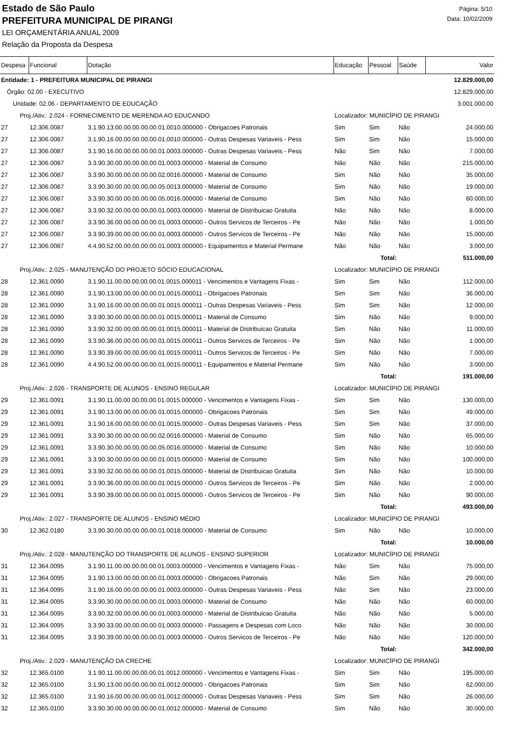Estado de São Paulo
PREFEITURA MUNICIPAL DE PIRANGI
LEI ORÇAMENTÁRIA ANUAL 2009
Relação da Proposta da Despesa
Página: 5/10
Data: 10/02/2009
| Despesa | Funcional | Dotação | Educação | Pessoal | Saúde | Valor |
| --- | --- | --- | --- | --- | --- | --- |
| Entidade: 1 - PREFEITURA MUNICIPAL DE PIRANGI | | | | | | 12.829.000,00 |
| Órgão: 02.00 - EXECUTIVO | | | | | | 12.829.000,00 |
| Unidade: 02.06 - DEPARTAMENTO DE EDUCAÇÃO | | | | | | 3.001.000,00 |
| Proj./Ativ.: 2.024 - FORNECIMENTO DE MERENDA AO EDUCANDO | | | Localizador: MUNICÍPIO DE PIRANGI | | | |
| 27 | 12.306.0087 | 3.1.90.13.00.00.00.00.00.01.0010.000000 - Obrigacoes Patronais | Sim | Sim | Não | 24.000,00 |
| 27 | 12.306.0087 | 3.1.90.16.00.00.00.00.00.01.0010.000000 - Outras Despesas Variaveis - Pess | Sim | Sim | Não | 15.000,00 |
| 27 | 12.306.0087 | 3.1.90.16.00.00.00.00.00.01.0003.000000 - Outras Despesas Variaveis - Pess | Não | Sim | Não | 7.000,00 |
| 27 | 12.306.0087 | 3.3.90.30.00.00.00.00.00.01.0003.000000 - Material de Consumo | Não | Não | Não | 215.000,00 |
| 27 | 12.306.0087 | 3.3.90.30.00.00.00.00.00.02.0016.000000 - Material de Consumo | Sim | Não | Não | 35.000,00 |
| 27 | 12.306.0087 | 3.3.90.30.00.00.00.00.00.05.0013.000000 - Material de Consumo | Sim | Não | Não | 19.000,00 |
| 27 | 12.306.0087 | 3.3.90.30.00.00.00.00.00.05.0016.000000 - Material de Consumo | Sim | Não | Não | 60.000,00 |
| 27 | 12.306.0087 | 3.3.90.32.00.00.00.00.00.01.0003.000000 - Material de Distribuicao Gratuita | Não | Não | Não | 8.000,00 |
| 27 | 12.306.0087 | 3.3.90.36.00.00.00.00.00.01.0003.000000 - Outros Servicos de Terceiros - Pe | Não | Não | Não | 1.000,00 |
| 27 | 12.306.0087 | 3.3.90.39.00.00.00.00.00.01.0003.000000 - Outros Servicos de Terceiros - Pe | Não | Não | Não | 15.000,00 |
| 27 | 12.306.0087 | 4.4.90.52.00.00.00.00.00.01.0003.000000 - Equipamentos e Material Permane | Não | Não | Não | 3.000,00 |
| Total: | | | | | | 511.000,00 |
| Proj./Ativ.: 2.025 - MANUTENÇÃO DO PROJETO SÓCIO EDUCACIONAL | | | Localizador: MUNICÍPIO DE PIRANGI | | | |
| 28 | 12.361.0090 | 3.1.90.11.00.00.00.00.00.01.0015.000011 - Vencimentos e Vantagens Fixas - | Sim | Sim | Não | 112.000,00 |
| 28 | 12.361.0090 | 3.1.90.13.00.00.00.00.00.01.0015.000011 - Obrigacoes Patronais | Sim | Sim | Não | 36.000,00 |
| 28 | 12.361.0090 | 3.1.90.16.00.00.00.00.00.01.0015.000011 - Outras Despesas Variaveis - Pess | Sim | Sim | Não | 12.000,00 |
| 28 | 12.361.0090 | 3.3.90.30.00.00.00.00.00.01.0015.000011 - Material de Consumo | Sim | Não | Não | 9.000,00 |
| 28 | 12.361.0090 | 3.3.90.32.00.00.00.00.00.01.0015.000011 - Material de Distribuicao Gratuita | Sim | Não | Não | 11.000,00 |
| 28 | 12.361.0090 | 3.3.90.36.00.00.00.00.00.01.0015.000011 - Outros Servicos de Terceiros - Pe | Sim | Não | Não | 1.000,00 |
| 28 | 12.361.0090 | 3.3.90.39.00.00.00.00.00.01.0015.000011 - Outros Servicos de Terceiros - Pe | Sim | Não | Não | 7.000,00 |
| 28 | 12.361.0090 | 4.4.90.52.00.00.00.00.00.01.0015.000011 - Equipamentos e Material Permane | Sim | Não | Não | 3.000,00 |
| Total: | | | | | | 191.000,00 |
| Proj./Ativ.: 2.026 - TRANSPORTE DE ALUNOS - ENSINO REGULAR | | | Localizador: MUNICÍPIO DE PIRANGI | | | |
| 29 | 12.361.0091 | 3.1.90.11.00.00.00.00.00.01.0015.000000 - Vencimentos e Vantagens Fixas - | Sim | Sim | Não | 130.000,00 |
| 29 | 12.361.0091 | 3.1.90.13.00.00.00.00.00.01.0015.000000 - Obrigacoes Patronais | Sim | Sim | Não | 49.000,00 |
| 29 | 12.361.0091 | 3.1.90.16.00.00.00.00.00.01.0015.000000 - Outras Despesas Variaveis - Pess | Sim | Sim | Não | 37.000,00 |
| 29 | 12.361.0091 | 3.3.90.30.00.00.00.00.00.02.0016.000000 - Material de Consumo | Sim | Não | Não | 65.000,00 |
| 29 | 12.361.0091 | 3.3.90.30.00.00.00.00.00.05.0016.000000 - Material de Consumo | Sim | Não | Não | 10.000,00 |
| 29 | 12.361.0091 | 3.3.90.30.00.00.00.00.00.01.0015.000000 - Material de Consumo | Sim | Não | Não | 100.000,00 |
| 29 | 12.361.0091 | 3.3.90.32.00.00.00.00.00.01.0015.000000 - Material de Distribuicao Gratuita | Sim | Não | Não | 10.000,00 |
| 29 | 12.361.0091 | 3.3.90.36.00.00.00.00.00.01.0015.000000 - Outros Servicos de Terceiros - Pe | Sim | Não | Não | 2.000,00 |
| 29 | 12.361.0091 | 3.3.90.39.00.00.00.00.00.01.0015.000000 - Outros Servicos de Terceiros - Pe | Sim | Não | Não | 90.000,00 |
| Total: | | | | | | 493.000,00 |
| Proj./Ativ.: 2.027 - TRANSPORTE DE ALUNOS - ENSINO MÉDIO | | | Localizador: MUNICÍPIO DE PIRANGI | | | |
| 30 | 12.362.0180 | 3.3.90.30.00.00.00.00.00.01.0018.000000 - Material de Consumo | Sim | Não | Não | 10.000,00 |
| Total: | | | | | | 10.000,00 |
| Proj./Ativ.: 2.028 - MANUTENÇÃO DO TRANSPORTE DE ALUNOS - ENSINO SUPERIOR | | | Localizador: MUNICÍPIO DE PIRANGI | | | |
| 31 | 12.364.0095 | 3.1.90.11.00.00.00.00.00.01.0003.000000 - Vencimentos e Vantagens Fixas - | Não | Sim | Não | 75.000,00 |
| 31 | 12.364.0095 | 3.1.90.13.00.00.00.00.00.01.0003.000000 - Obrigacoes Patronais | Não | Sim | Não | 29.000,00 |
| 31 | 12.364.0095 | 3.1.90.16.00.00.00.00.00.01.0003.000000 - Outras Despesas Variaveis - Pess | Não | Sim | Não | 23.000,00 |
| 31 | 12.364.0095 | 3.3.90.30.00.00.00.00.00.01.0003.000000 - Material de Consumo | Não | Não | Não | 60.000,00 |
| 31 | 12.364.0095 | 3.3.90.32.00.00.00.00.00.01.0003.000000 - Material de Distribuicao Gratuita | Não | Não | Não | 5.000,00 |
| 31 | 12.364.0095 | 3.3.90.33.00.00.00.00.00.01.0003.000000 - Passagens e Despesas com Loco | Não | Não | Não | 30.000,00 |
| 31 | 12.364.0095 | 3.3.90.39.00.00.00.00.00.01.0003.000000 - Outros Servicos de Terceiros - Pe | Não | Não | Não | 120.000,00 |
| Total: | | | | | | 342.000,00 |
| Proj./Ativ.: 2.029 - MANUTENÇÃO DA CRECHE | | | Localizador: MUNICÍPIO DE PIRANGI | | | |
| 32 | 12.365.0100 | 3.1.90.11.00.00.00.00.00.01.0012.000000 - Vencimentos e Vantagens Fixas - | Sim | Sim | Não | 195.000,00 |
| 32 | 12.365.0100 | 3.1.90.13.00.00.00.00.00.01.0012.000000 - Obrigacoes Patronais | Sim | Sim | Não | 62.000,00 |
| 32 | 12.365.0100 | 3.1.90.16.00.00.00.00.00.01.0012.000000 - Outras Despesas Variaveis - Pess | Sim | Sim | Não | 26.000,00 |
| 32 | 12.365.0100 | 3.3.90.30.00.00.00.00.00.01.0012.000000 - Material de Consumo | Sim | Não | Não | 30.000,00 |